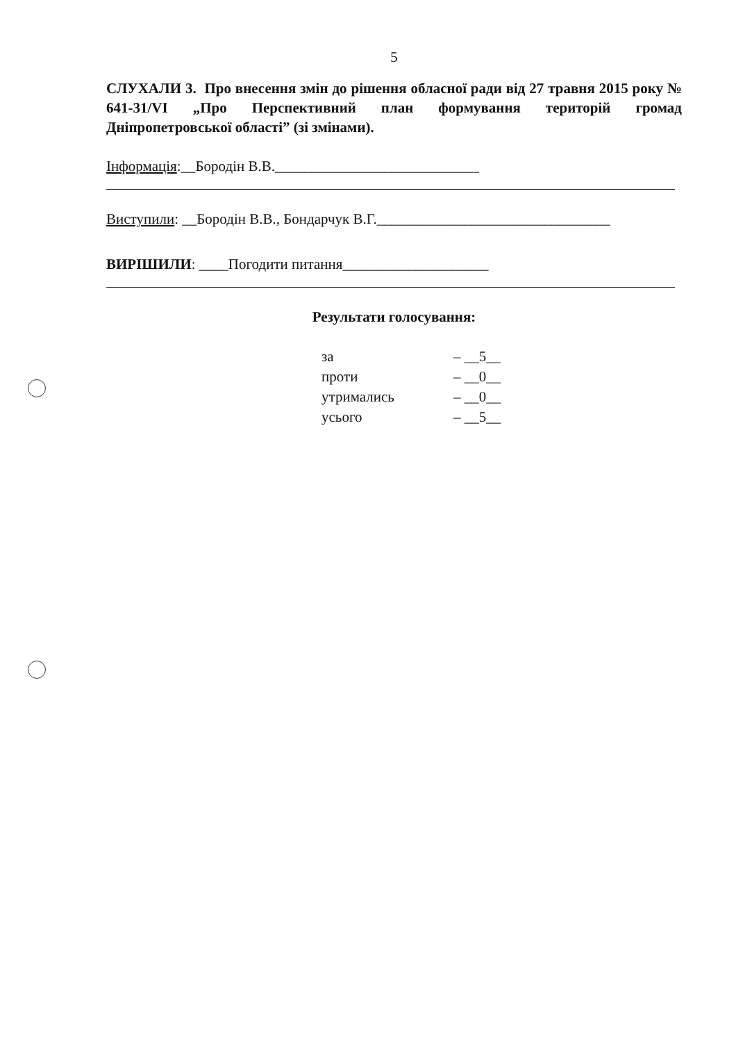5
СЛУХАЛИ 3. Про внесення змін до рішення обласної ради від 27 травня 2015 року № 641-31/VI „Про Перспективний план формування територій громад Дніпропетровської області” (зі змінами).
Інформація:__Бородін В.В.____________________________
Виступили: __Бородін В.В., Бондарчук В.Г.________________________________
ВИРІШИЛИ: ____Погодити питання____________________
Результати голосування:
| за | – __5__ |
| проти | – __0__ |
| утримались | – __0__ |
| усього | – __5__ |